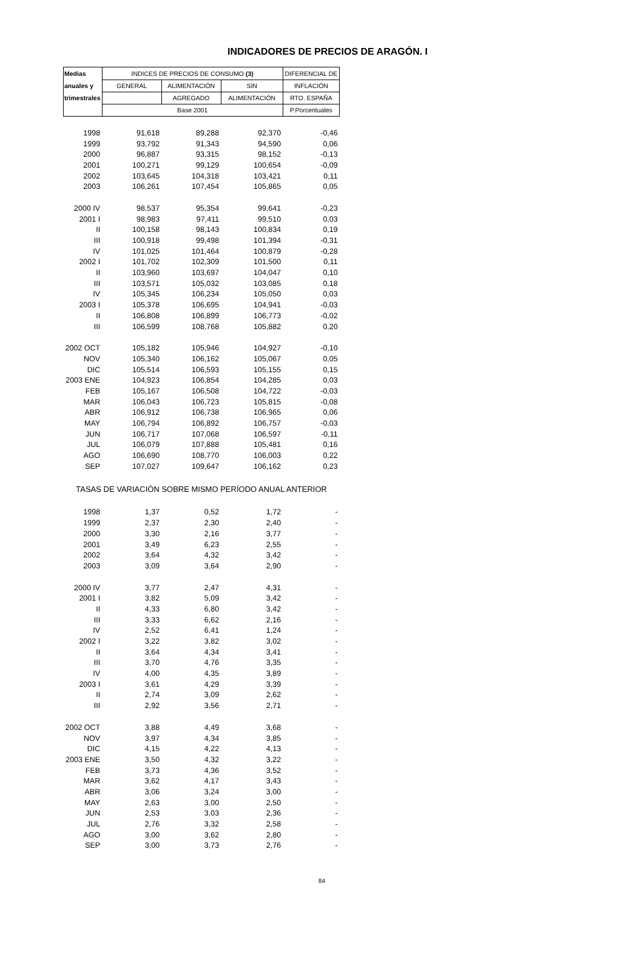INDICADORES DE PRECIOS DE ARAGÓN. I
| Medias | INDICES DE PRECIOS DE CONSUMO (3) | | | DIFERENCIAL DE |
| anuales y | GENERAL | ALIMENTACIÓN | SIN | INFLACIÓN |
| trimestrales | | AGREGADO | ALIMENTACIÓN | RTO. ESPAÑA |
| | Base 2001 | | | P.Porcentuales |
| 1998 | 91,618 | 89,288 | 92,370 | -0,46 |
| 1999 | 93,792 | 91,343 | 94,590 | 0,06 |
| 2000 | 96,887 | 93,315 | 98,152 | -0,13 |
| 2001 | 100,271 | 99,129 | 100,654 | -0,09 |
| 2002 | 103,645 | 104,318 | 103,421 | 0,11 |
| 2003 | 106,261 | 107,454 | 105,865 | 0,05 |
| 2000 IV | 98,537 | 95,354 | 99,641 | -0,23 |
| 2001 I | 98,983 | 97,411 | 99,510 | 0,03 |
| II | 100,158 | 98,143 | 100,834 | 0,19 |
| III | 100,918 | 99,498 | 101,394 | -0,31 |
| IV | 101,025 | 101,464 | 100,879 | -0,28 |
| 2002 I | 101,702 | 102,309 | 101,500 | 0,11 |
| II | 103,960 | 103,697 | 104,047 | 0,10 |
| III | 103,571 | 105,032 | 103,085 | 0,18 |
| IV | 105,345 | 106,234 | 105,050 | 0,03 |
| 2003 I | 105,378 | 106,695 | 104,941 | -0,03 |
| II | 106,808 | 106,899 | 106,773 | -0,02 |
| III | 106,599 | 108,768 | 105,882 | 0,20 |
| 2002 OCT | 105,182 | 105,946 | 104,927 | -0,10 |
| NOV | 105,340 | 106,162 | 105,067 | 0,05 |
| DIC | 105,514 | 106,593 | 105,155 | 0,15 |
| 2003 ENE | 104,923 | 106,854 | 104,285 | 0,03 |
| FEB | 105,167 | 106,508 | 104,722 | -0,03 |
| MAR | 106,043 | 106,723 | 105,815 | -0,08 |
| ABR | 106,912 | 106,738 | 106,965 | 0,06 |
| MAY | 106,794 | 106,892 | 106,757 | -0,03 |
| JUN | 106,717 | 107,068 | 106,597 | -0,11 |
| JUL | 106,079 | 107,888 | 105,481 | 0,16 |
| AGO | 106,690 | 108,770 | 106,003 | 0,22 |
| SEP | 107,027 | 109,647 | 106,162 | 0,23 |
| TASAS DE VARIACIÓN SOBRE MISMO PERÍODO ANUAL ANTERIOR | | | | |
| 1998 | 1,37 | 0,52 | 1,72 | - |
| 1999 | 2,37 | 2,30 | 2,40 | - |
| 2000 | 3,30 | 2,16 | 3,77 | - |
| 2001 | 3,49 | 6,23 | 2,55 | - |
| 2002 | 3,64 | 4,32 | 3,42 | - |
| 2003 | 3,09 | 3,64 | 2,90 | - |
| 2000 IV | 3,77 | 2,47 | 4,31 | - |
| 2001 I | 3,82 | 5,09 | 3,42 | - |
| II | 4,33 | 6,80 | 3,42 | - |
| III | 3,33 | 6,62 | 2,16 | - |
| IV | 2,52 | 6,41 | 1,24 | - |
| 2002 I | 3,22 | 3,82 | 3,02 | - |
| II | 3,64 | 4,34 | 3,41 | - |
| III | 3,70 | 4,76 | 3,35 | - |
| IV | 4,00 | 4,35 | 3,89 | - |
| 2003 I | 3,61 | 4,29 | 3,39 | - |
| II | 2,74 | 3,09 | 2,62 | - |
| III | 2,92 | 3,56 | 2,71 | - |
| 2002 OCT | 3,88 | 4,49 | 3,68 | - |
| NOV | 3,97 | 4,34 | 3,85 | - |
| DIC | 4,15 | 4,22 | 4,13 | - |
| 2003 ENE | 3,50 | 4,32 | 3,22 | - |
| FEB | 3,73 | 4,36 | 3,52 | - |
| MAR | 3,62 | 4,17 | 3,43 | - |
| ABR | 3,06 | 3,24 | 3,00 | - |
| MAY | 2,63 | 3,00 | 2,50 | - |
| JUN | 2,53 | 3,03 | 2,36 | - |
| JUL | 2,76 | 3,32 | 2,58 | - |
| AGO | 3,00 | 3,62 | 2,80 | - |
| SEP | 3,00 | 3,73 | 2,76 | - |
84